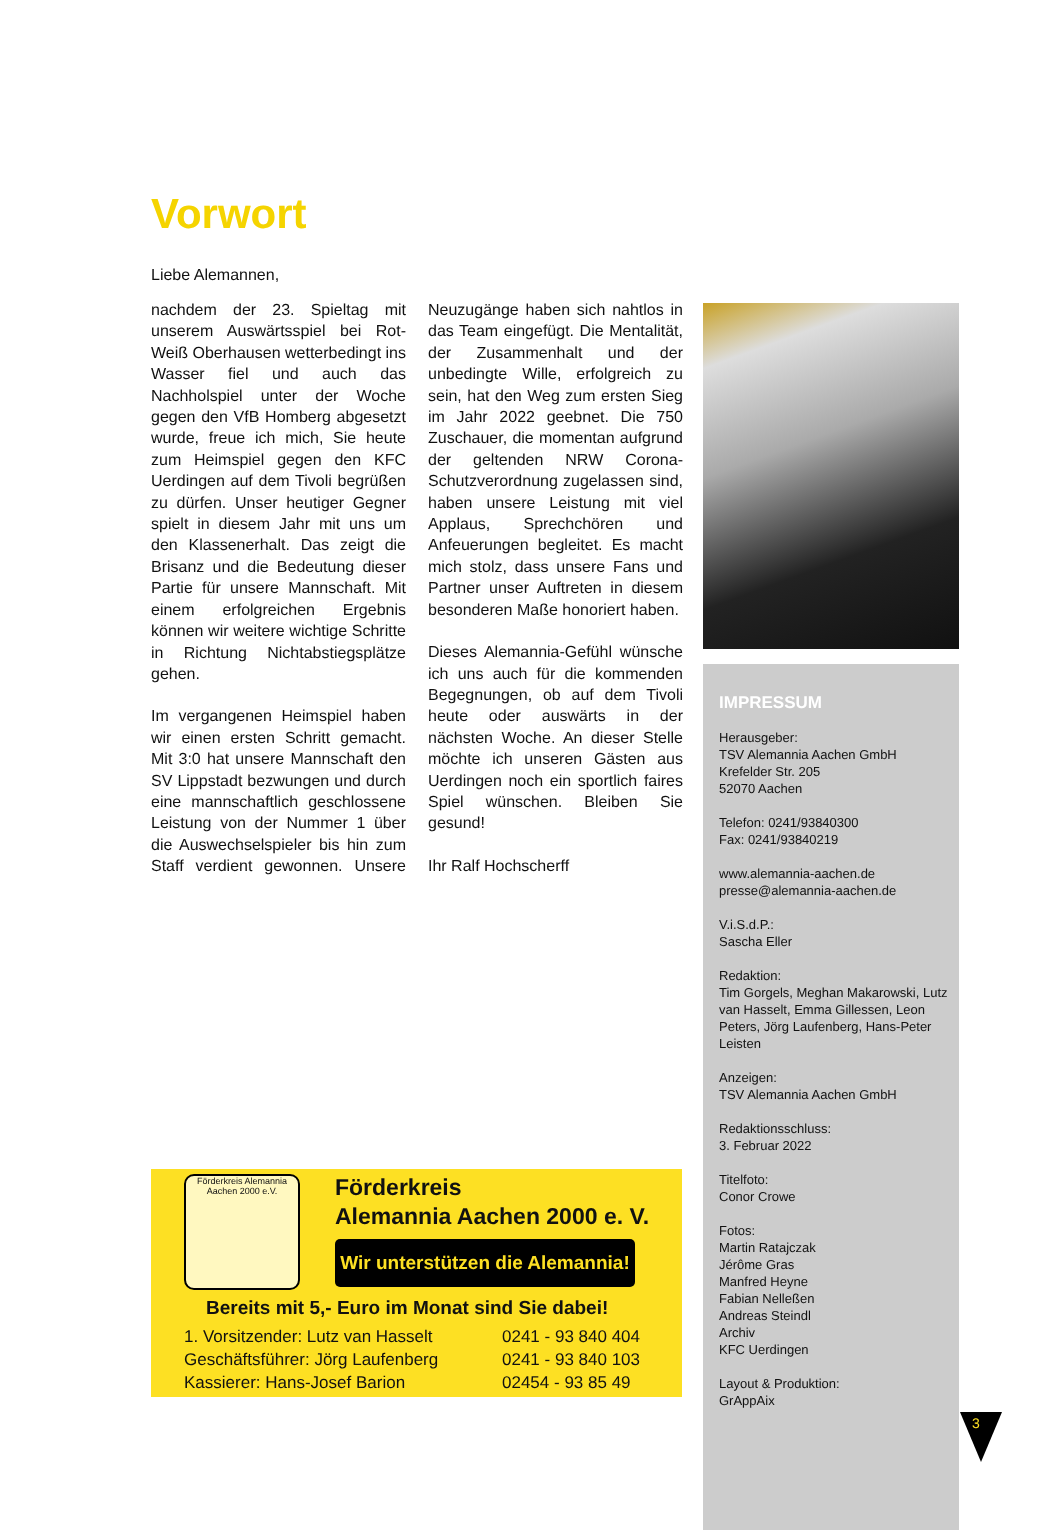Vorwort
Liebe Alemannen,
nachdem der 23. Spieltag mit unserem Auswärtsspiel bei Rot-Weiß Oberhausen wetterbedingt ins Wasser fiel und auch das Nachholspiel unter der Woche gegen den VfB Homberg abgesetzt wurde, freue ich mich, Sie heute zum Heimspiel gegen den KFC Uerdingen auf dem Tivoli begrüßen zu dürfen. Unser heutiger Gegner spielt in diesem Jahr mit uns um den Klassenerhalt. Das zeigt die Brisanz und die Bedeutung dieser Partie für unsere Mannschaft. Mit einem erfolgreichen Ergebnis können wir weitere wichtige Schritte in Richtung Nichtabstiegsplätze gehen.
Im vergangenen Heimspiel haben wir einen ersten Schritt gemacht. Mit 3:0 hat unsere Mannschaft den SV Lippstadt bezwungen und durch eine mannschaftlich geschlossene Leistung von der Nummer 1 über die Auswechselspieler bis hin zum Staff verdient gewonnen. Unsere Neuzugänge haben sich nahtlos in das Team eingefügt. Die Mentalität, der Zusammenhalt und der unbedingte Wille, erfolgreich zu sein, hat den Weg zum ersten Sieg im Jahr 2022 geebnet. Die 750 Zuschauer, die momentan aufgrund der geltenden NRW Corona-Schutzverordnung zugelassen sind, haben unsere Leistung mit viel Applaus, Sprechchören und Anfeuerungen begleitet. Es macht mich stolz, dass unsere Fans und Partner unser Auftreten in diesem besonderen Maße honoriert haben.
Dieses Alemannia-Gefühl wünsche ich uns auch für die kommenden Begegnungen, ob auf dem Tivoli heute oder auswärts in der nächsten Woche. An dieser Stelle möchte ich unseren Gästen aus Uerdingen noch ein sportlich faires Spiel wünschen. Bleiben Sie gesund!
Ihr Ralf Hochscherff
IMPRESSUM
Herausgeber:
TSV Alemannia Aachen GmbH
Krefelder Str. 205
52070 Aachen
Telefon: 0241/93840300
Fax: 0241/93840219
www.alemannia-aachen.de
presse@alemannia-aachen.de
V.i.S.d.P.:
Sascha Eller
Redaktion:
Tim Gorgels, Meghan Makarowski, Lutz van Hasselt, Emma Gillessen, Leon Peters, Jörg Laufenberg, Hans-Peter Leisten
Anzeigen:
TSV Alemannia Aachen GmbH
Redaktionsschluss:
3. Februar 2022
Titelfoto:
Conor Crowe
Fotos:
Martin Ratajczak
Jérôme Gras
Manfred Heyne
Fabian Nelleßen
Andreas Steindl
Archiv
KFC Uerdingen
Layout & Produktion:
GrAppAix
Förderkreis Alemannia Aachen 2000 e.V.
Förderkreis
Alemannia Aachen 2000 e. V.
Wir unterstützen die Alemannia!
Bereits mit 5,- Euro im Monat sind Sie dabei!
1. Vorsitzender: Lutz van Hasselt 0241 - 93 840 404
Geschäftsführer: Jörg Laufenberg 0241 - 93 840 103
Kassierer: Hans-Josef Barion 02454 - 93 85 49
3